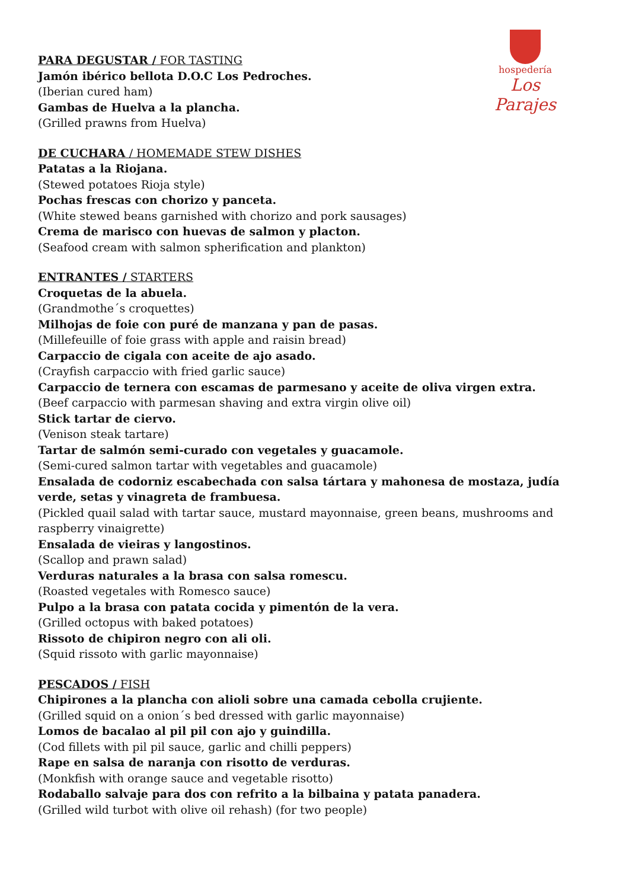hospedería
Los Parajes
PARA DEGUSTAR / FOR TASTING
Jamón ibérico bellota D.O.C Los Pedroches.
(Iberian cured ham)
Gambas de Huelva a la plancha.
(Grilled prawns from Huelva)
DE CUCHARA / HOMEMADE STEW DISHES
Patatas a la Riojana.
(Stewed potatoes Rioja style)
Pochas frescas con chorizo y panceta.
(White stewed beans garnished with chorizo and pork sausages)
Crema de marisco con huevas de salmon y placton.
(Seafood cream with salmon spherification and plankton)
ENTRANTES / STARTERS
Croquetas de la abuela.
(Grandmothe´s croquettes)
Milhojas de foie con puré de manzana y pan de pasas.
(Millefeuille of foie grass with apple and raisin bread)
Carpaccio de cigala con aceite de ajo asado.
(Crayfish carpaccio with fried garlic sauce)
Carpaccio de ternera con escamas de parmesano y aceite de oliva virgen extra.
(Beef carpaccio with parmesan shaving and extra virgin olive oil)
Stick tartar de ciervo.
(Venison steak tartare)
Tartar de salmón semi-curado con vegetales y guacamole.
(Semi-cured salmon tartar with vegetables and guacamole)
Ensalada de codorniz escabechada con salsa tártara y mahonesa de mostaza, judía verde, setas y vinagreta de frambuesa.
(Pickled quail salad with tartar sauce, mustard mayonnaise, green beans, mushrooms and raspberry vinaigrette)
Ensalada de vieiras y langostinos.
(Scallop and prawn salad)
Verduras naturales a la brasa con salsa romescu.
(Roasted vegetales with Romesco sauce)
Pulpo a la brasa con patata cocida y pimentón de la vera.
(Grilled octopus with baked potatoes)
Rissoto de chipiron negro con ali oli.
(Squid rissoto with garlic mayonnaise)
PESCADOS / FISH
Chipirones a la plancha con alioli sobre una camada cebolla crujiente.
(Grilled squid on a onion´s bed dressed with garlic mayonnaise)
Lomos de bacalao al pil pil con ajo y guindilla.
(Cod fillets with pil pil sauce, garlic and chilli peppers)
Rape en salsa de naranja con risotto de verduras.
(Monkfish with orange sauce and vegetable risotto)
Rodaballo salvaje para dos con refrito a la bilbaina y patata panadera.
(Grilled wild turbot with olive oil rehash) (for two people)